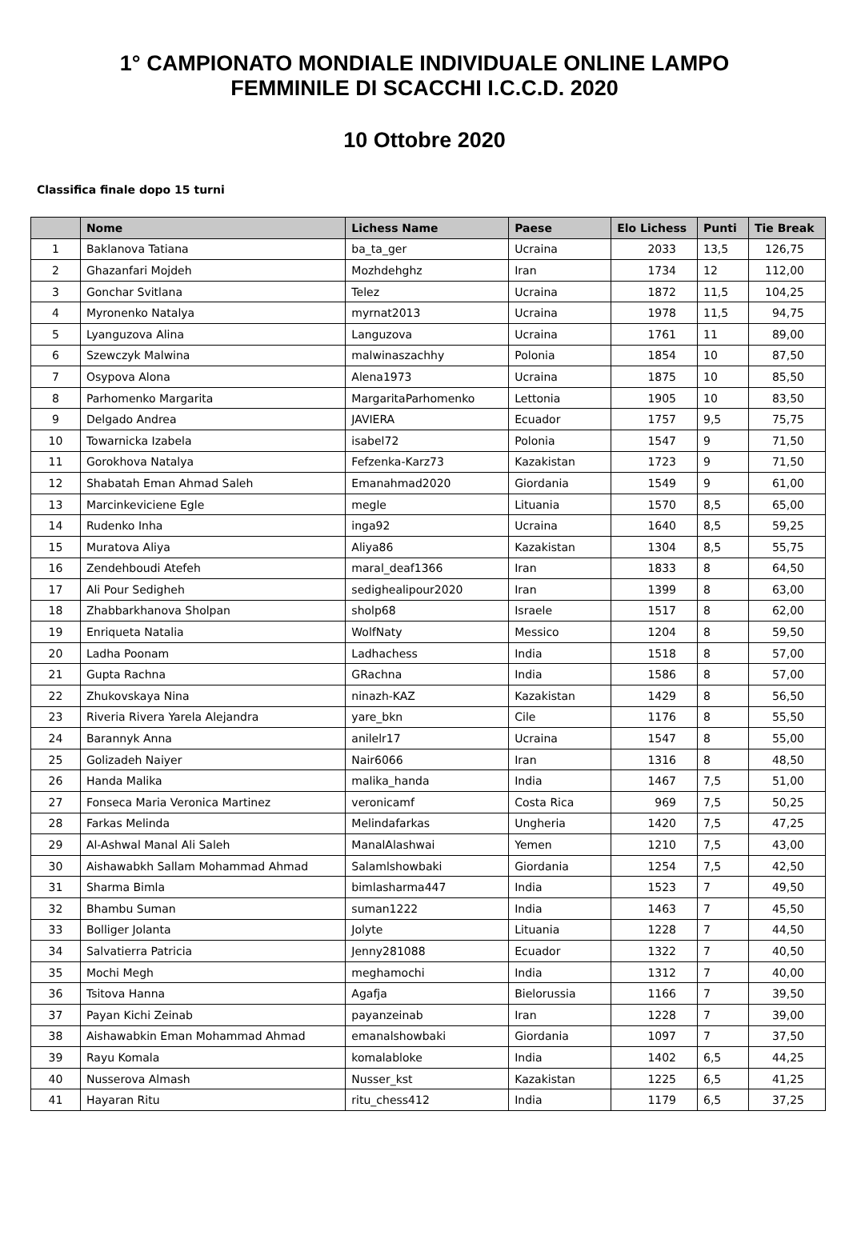1° CAMPIONATO MONDIALE INDIVIDUALE ONLINE LAMPO
FEMMINILE DI SCACCHI I.C.C.D. 2020
10 Ottobre 2020
Classifica finale dopo 15 turni
| | Nome | Lichess Name | Paese | Elo Lichess | Punti | Tie Break |
| --- | --- | --- | --- | --- | --- | --- |
| 1 | Baklanova Tatiana | ba_ta_ger | Ucraina | 2033 | 13,5 | 126,75 |
| 2 | Ghazanfari Mojdeh | Mozhdehghz | Iran | 1734 | 12 | 112,00 |
| 3 | Gonchar Svitlana | Telez | Ucraina | 1872 | 11,5 | 104,25 |
| 4 | Myronenko Natalya | myrnat2013 | Ucraina | 1978 | 11,5 | 94,75 |
| 5 | Lyanguzova Alina | Languzova | Ucraina | 1761 | 11 | 89,00 |
| 6 | Szewczyk Malwina | malwinaszachhy | Polonia | 1854 | 10 | 87,50 |
| 7 | Osypova Alona | Alena1973 | Ucraina | 1875 | 10 | 85,50 |
| 8 | Parhomenko Margarita | MargaritaParhomenko | Lettonia | 1905 | 10 | 83,50 |
| 9 | Delgado Andrea | JAVIERA | Ecuador | 1757 | 9,5 | 75,75 |
| 10 | Towarnicka Izabela | isabel72 | Polonia | 1547 | 9 | 71,50 |
| 11 | Gorokhova Natalya | Fefzenka-Karz73 | Kazakistan | 1723 | 9 | 71,50 |
| 12 | Shabatah Eman Ahmad Saleh | Emanahmad2020 | Giordania | 1549 | 9 | 61,00 |
| 13 | Marcinkeviciene Egle | megle | Lituania | 1570 | 8,5 | 65,00 |
| 14 | Rudenko Inha | inga92 | Ucraina | 1640 | 8,5 | 59,25 |
| 15 | Muratova Aliya | Aliya86 | Kazakistan | 1304 | 8,5 | 55,75 |
| 16 | Zendehboudi Atefeh | maral_deaf1366 | Iran | 1833 | 8 | 64,50 |
| 17 | Ali Pour Sedigheh | sedighealipour2020 | Iran | 1399 | 8 | 63,00 |
| 18 | Zhabbarkhanova Sholpan | sholp68 | Israele | 1517 | 8 | 62,00 |
| 19 | Enriqueta Natalia | WolfNaty | Messico | 1204 | 8 | 59,50 |
| 20 | Ladha Poonam | Ladhachess | India | 1518 | 8 | 57,00 |
| 21 | Gupta Rachna | GRachna | India | 1586 | 8 | 57,00 |
| 22 | Zhukovskaya Nina | ninazh-KAZ | Kazakistan | 1429 | 8 | 56,50 |
| 23 | Riveria Rivera Yarela Alejandra | yare_bkn | Cile | 1176 | 8 | 55,50 |
| 24 | Barannyk Anna | anilelr17 | Ucraina | 1547 | 8 | 55,00 |
| 25 | Golizadeh Naiyer | Nair6066 | Iran | 1316 | 8 | 48,50 |
| 26 | Handa Malika | malika_handa | India | 1467 | 7,5 | 51,00 |
| 27 | Fonseca Maria Veronica Martinez | veronicamf | Costa Rica | 969 | 7,5 | 50,25 |
| 28 | Farkas Melinda | Melindafarkas | Ungheria | 1420 | 7,5 | 47,25 |
| 29 | Al-Ashwal Manal Ali Saleh | ManalAlashwai | Yemen | 1210 | 7,5 | 43,00 |
| 30 | Aishawabkh Sallam Mohammad Ahmad | Salamlshowbaki | Giordania | 1254 | 7,5 | 42,50 |
| 31 | Sharma Bimla | bimlasharma447 | India | 1523 | 7 | 49,50 |
| 32 | Bhambu Suman | suman1222 | India | 1463 | 7 | 45,50 |
| 33 | Bolliger Jolanta | Jolyte | Lituania | 1228 | 7 | 44,50 |
| 34 | Salvatierra Patricia | Jenny281088 | Ecuador | 1322 | 7 | 40,50 |
| 35 | Mochi Megh | meghamochi | India | 1312 | 7 | 40,00 |
| 36 | Tsitova Hanna | Agafja | Bielorussia | 1166 | 7 | 39,50 |
| 37 | Payan Kichi Zeinab | payanzeinab | Iran | 1228 | 7 | 39,00 |
| 38 | Aishawabkin Eman Mohammad Ahmad | emanalshowbaki | Giordania | 1097 | 7 | 37,50 |
| 39 | Rayu Komala | komalabloke | India | 1402 | 6,5 | 44,25 |
| 40 | Nusserova Almash | Nusser_kst | Kazakistan | 1225 | 6,5 | 41,25 |
| 41 | Hayaran Ritu | ritu_chess412 | India | 1179 | 6,5 | 37,25 |